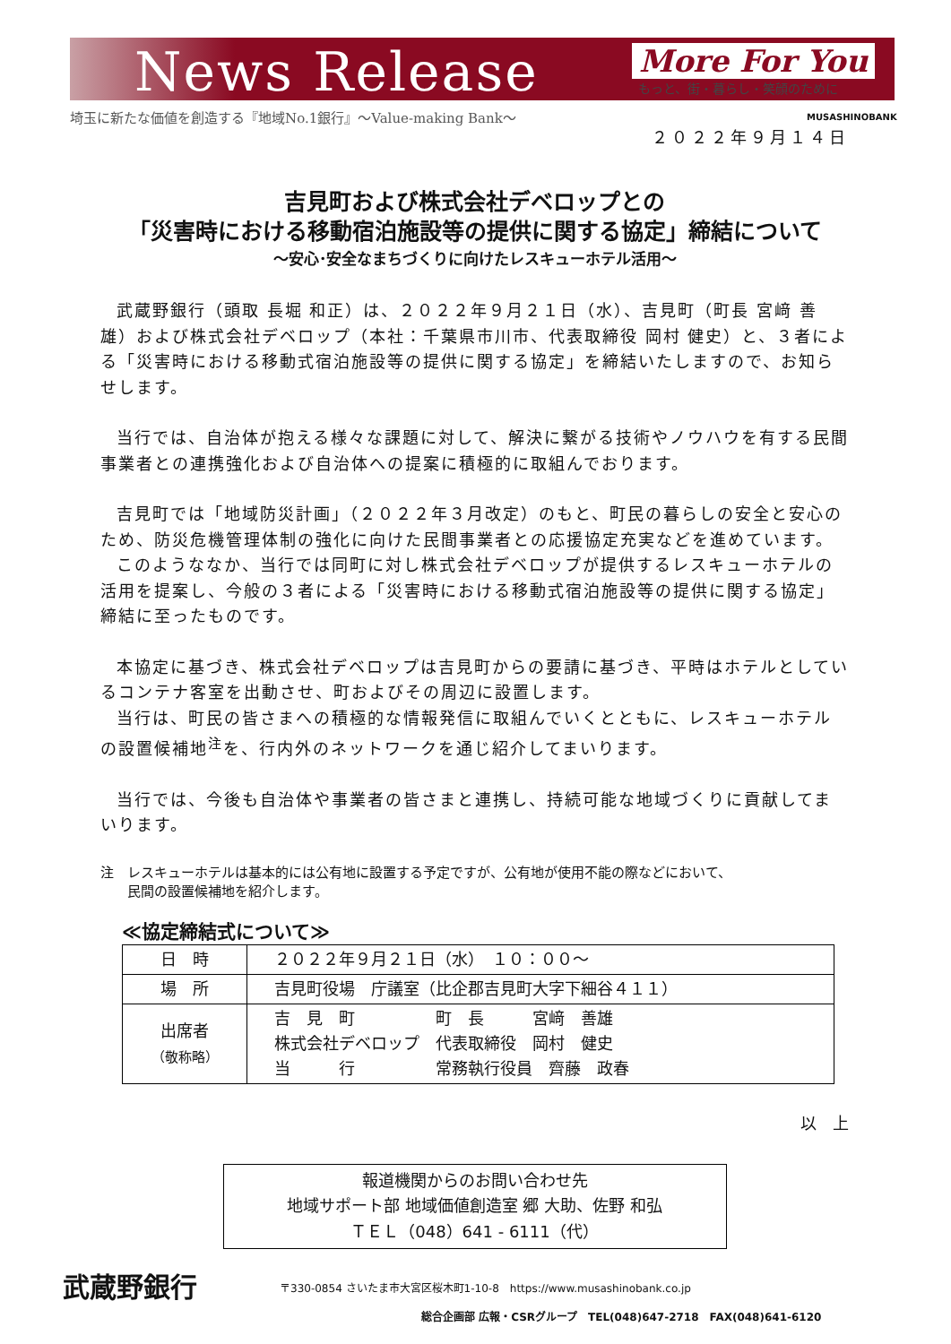News Release More For You
もっと、街・暮らし・笑顔のために
埼玉に新たな価値を創造する『地域No.1銀行』～Value-making Bank～
MUSASHINOBANK
２０２２年９月１４日
吉見町および株式会社デベロップとの
「災害時における移動宿泊施設等の提供に関する協定」締結について
～安心･安全なまちづくりに向けたレスキューホテル活用～
武蔵野銀行（頭取 長堀 和正）は、２０２２年９月２１日（水）、吉見町（町長 宮﨑 善雄）および株式会社デベロップ（本社：千葉県市川市、代表取締役 岡村 健史）と、３者による「災害時における移動式宿泊施設等の提供に関する協定」を締結いたしますので、お知らせします。
当行では、自治体が抱える様々な課題に対して、解決に繋がる技術やノウハウを有する民間事業者との連携強化および自治体への提案に積極的に取組んでおります。
吉見町では「地域防災計画」（２０２２年３月改定）のもと、町民の暮らしの安全と安心のため、防災危機管理体制の強化に向けた民間事業者との応援協定充実などを進めています。
このようななか、当行では同町に対し株式会社デベロップが提供するレスキューホテルの活用を提案し、今般の３者による「災害時における移動式宿泊施設等の提供に関する協定」締結に至ったものです。
本協定に基づき、株式会社デベロップは吉見町からの要請に基づき、平時はホテルとしているコンテナ客室を出動させ、町およびその周辺に設置します。
当行は、町民の皆さまへの積極的な情報発信に取組んでいくとともに、レスキューホテルの設置候補地<sup>注</sup>を、行内外のネットワークを通じ紹介してまいります。
当行では、今後も自治体や事業者の皆さまと連携し、持続可能な地域づくりに貢献してまいります。
注　レスキューホテルは基本的には公有地に設置する予定ですが、公有地が使用不能の際などにおいて、
　　民間の設置候補地を紹介します。
≪協定締結式について≫
| 日 時 | ２０２２年９月２１日（水） １０：００～ |
| 場 所 | 吉見町役場 庁議室（比企郡吉見町大字下細谷４１１） |
| 出席者 （敬称略） | 吉 見 町 町 長 宮﨑 善雄 株式会社デベロップ 代表取締役 岡村 健史 当 行 常務執行役員 齊藤 政春 |
以　上
報道機関からのお問い合わせ先
地域サポート部 地域価値創造室 郷 大助、佐野 和弘
ＴＥＬ（048）641 - 6111（代）
武蔵野銀行
〒330-0854 さいたま市大宮区桜木町1-10-8　https://www.musashinobank.co.jp
総合企画部 広報・CSRグループ　TEL(048)647-2718　FAX(048)641-6120